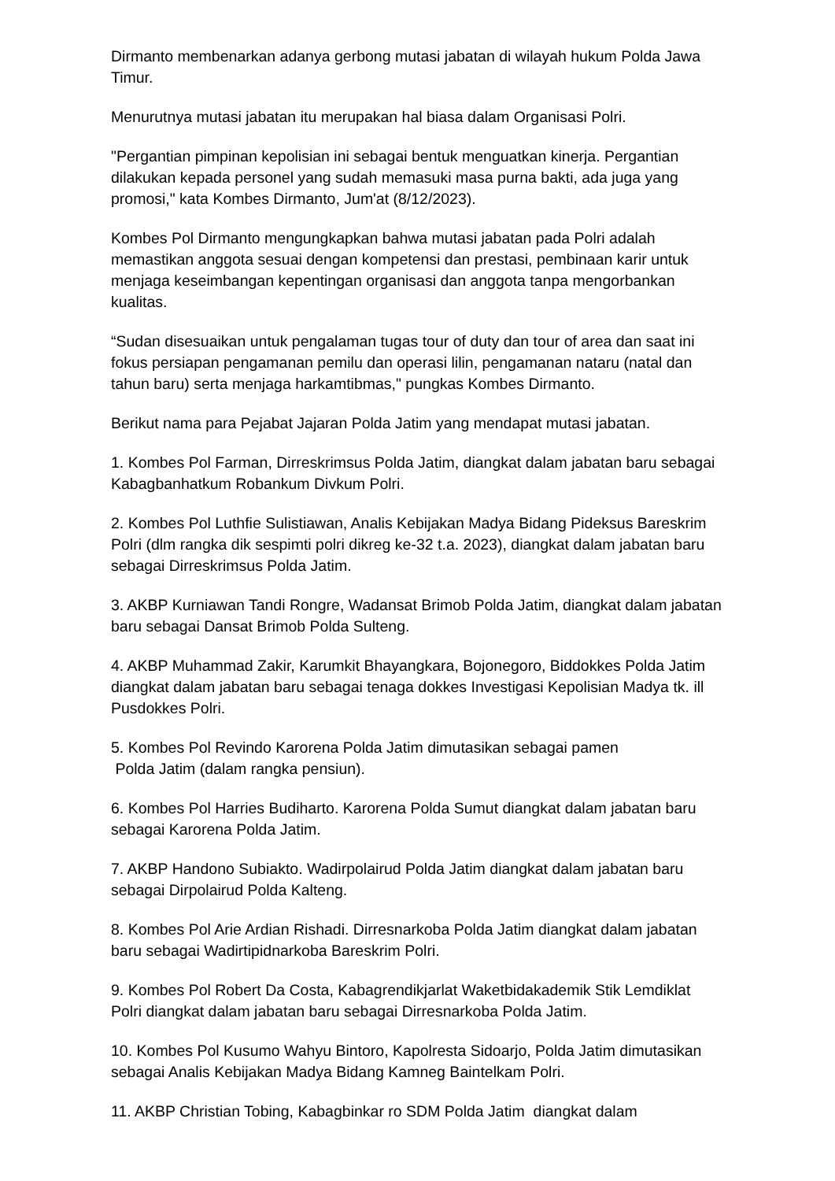Dirmanto membenarkan adanya gerbong mutasi jabatan di wilayah hukum Polda Jawa Timur.
Menurutnya mutasi jabatan itu merupakan hal biasa dalam Organisasi Polri.
"Pergantian pimpinan kepolisian ini sebagai bentuk menguatkan kinerja. Pergantian dilakukan kepada personel yang sudah memasuki masa purna bakti, ada juga yang promosi," kata Kombes Dirmanto, Jum'at (8/12/2023).
Kombes Pol Dirmanto mengungkapkan bahwa mutasi jabatan pada Polri adalah memastikan anggota sesuai dengan kompetensi dan prestasi, pembinaan karir untuk menjaga keseimbangan kepentingan organisasi dan anggota tanpa mengorbankan kualitas.
“Sudan disesuaikan untuk pengalaman tugas tour of duty dan tour of area dan saat ini fokus persiapan pengamanan pemilu dan operasi lilin, pengamanan nataru (natal dan tahun baru) serta menjaga harkamtibmas," pungkas Kombes Dirmanto.
Berikut nama para Pejabat Jajaran Polda Jatim yang mendapat mutasi jabatan.
1. Kombes Pol Farman, Dirreskrimsus Polda Jatim, diangkat dalam jabatan baru sebagai Kabagbanhatkum Robankum Divkum Polri.
2. Kombes Pol Luthfie Sulistiawan, Analis Kebijakan Madya Bidang Pideksus Bareskrim Polri (dlm rangka dik sespimti polri dikreg ke-32 t.a. 2023), diangkat dalam jabatan baru sebagai Dirreskrimsus Polda Jatim.
3. AKBP Kurniawan Tandi Rongre, Wadansat Brimob Polda Jatim, diangkat dalam jabatan baru sebagai Dansat Brimob Polda Sulteng.
4. AKBP Muhammad Zakir, Karumkit Bhayangkara, Bojonegoro, Biddokkes Polda Jatim diangkat dalam jabatan baru sebagai tenaga dokkes Investigasi Kepolisian Madya tk. ill Pusdokkes Polri.
5. Kombes Pol Revindo Karorena Polda Jatim dimutasikan sebagai pamen
Polda Jatim (dalam rangka pensiun).
6. Kombes Pol Harries Budiharto. Karorena Polda Sumut diangkat dalam jabatan baru sebagai Karorena Polda Jatim.
7. AKBP Handono Subiakto. Wadirpolairud Polda Jatim diangkat dalam jabatan baru sebagai Dirpolairud Polda Kalteng.
8. Kombes Pol Arie Ardian Rishadi. Dirresnarkoba Polda Jatim diangkat dalam jabatan baru sebagai Wadirtipidnarkoba Bareskrim Polri.
9. Kombes Pol Robert Da Costa, Kabagrendikjarlat Waketbidakademik Stik Lemdiklat Polri diangkat dalam jabatan baru sebagai Dirresnarkoba Polda Jatim.
10. Kombes Pol Kusumo Wahyu Bintoro, Kapolresta Sidoarjo, Polda Jatim dimutasikan sebagai Analis Kebijakan Madya Bidang Kamneg Baintelkam Polri.
11. AKBP Christian Tobing, Kabagbinkar ro SDM Polda Jatim diangkat dalam